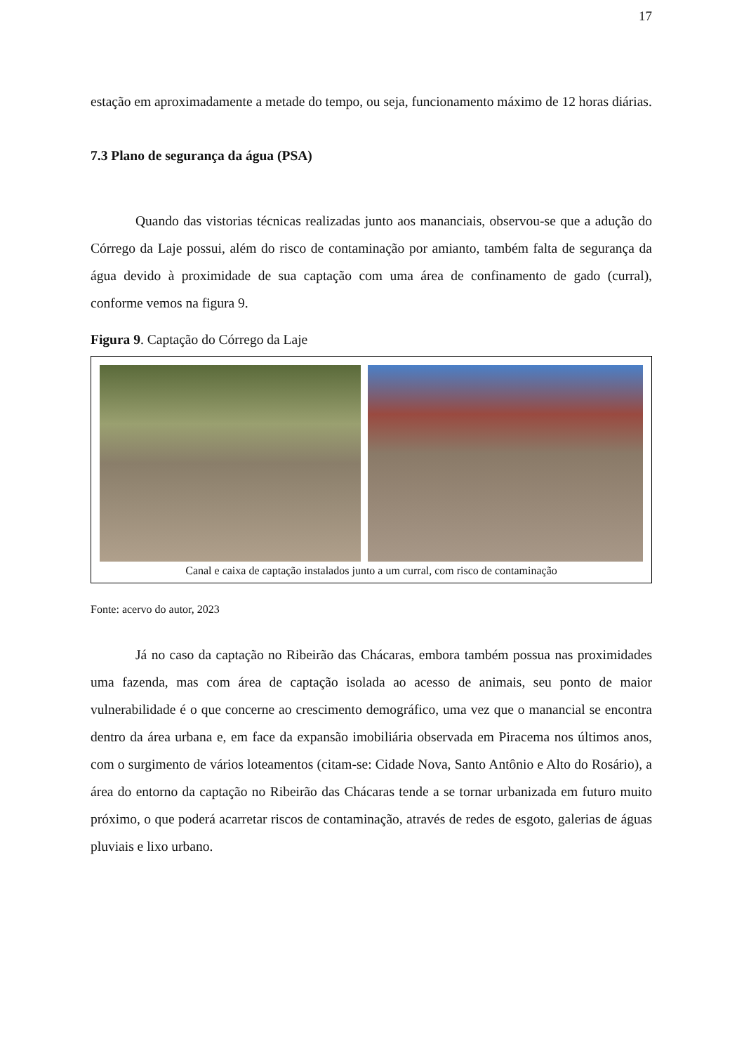17
estação em aproximadamente a metade do tempo, ou seja, funcionamento máximo de 12 horas diárias.
7.3 Plano de segurança da água (PSA)
Quando das vistorias técnicas realizadas junto aos mananciais, observou-se que a adução do Córrego da Laje possui, além do risco de contaminação por amianto, também falta de segurança da água devido à proximidade de sua captação com uma área de confinamento de gado (curral), conforme vemos na figura 9.
Figura 9. Captação do Córrego da Laje
Canal e caixa de captação instalados junto a um curral, com risco de contaminação
Fonte: acervo do autor, 2023
Já no caso da captação no Ribeirão das Chácaras, embora também possua nas proximidades uma fazenda, mas com área de captação isolada ao acesso de animais, seu ponto de maior vulnerabilidade é o que concerne ao crescimento demográfico, uma vez que o manancial se encontra dentro da área urbana e, em face da expansão imobiliária observada em Piracema nos últimos anos, com o surgimento de vários loteamentos (citam-se: Cidade Nova, Santo Antônio e Alto do Rosário), a área do entorno da captação no Ribeirão das Chácaras tende a se tornar urbanizada em futuro muito próximo, o que poderá acarretar riscos de contaminação, através de redes de esgoto, galerias de águas pluviais e lixo urbano.